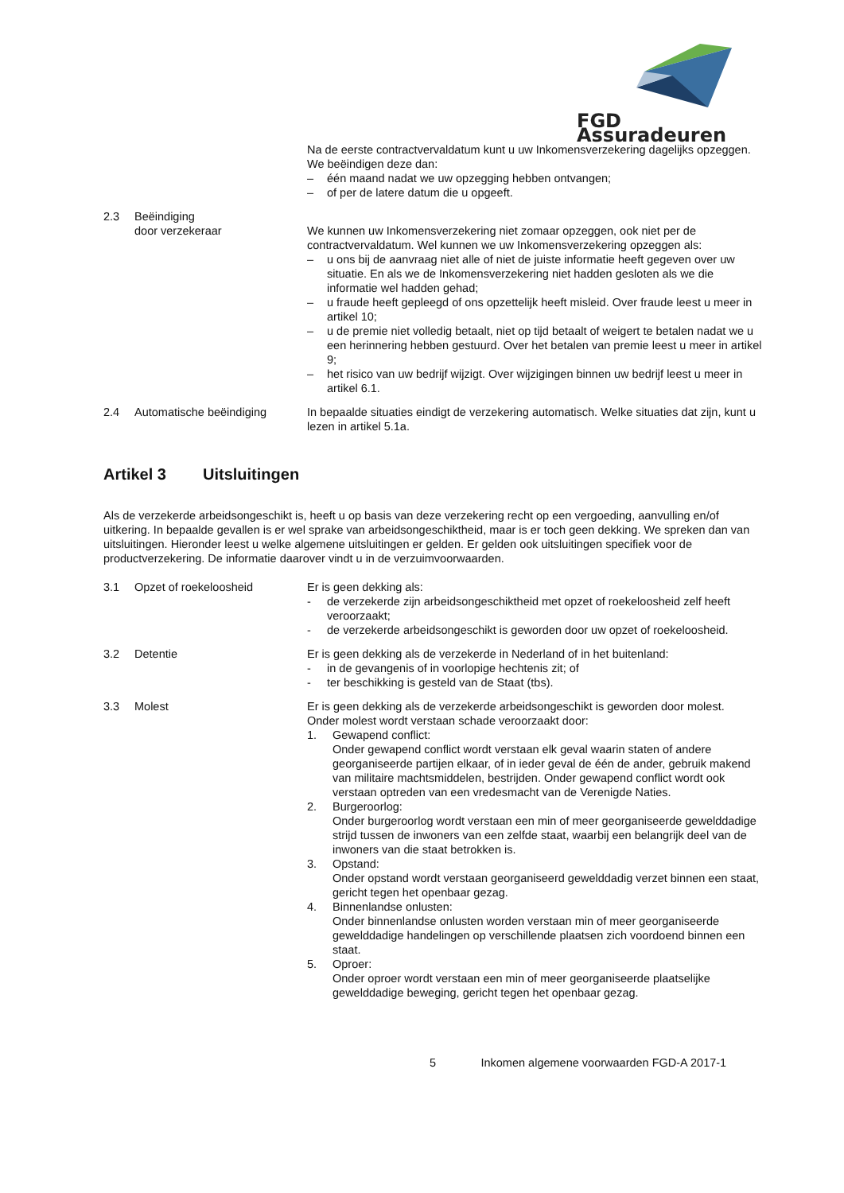FGD Assuradeuren
Na de eerste contractvervaldatum kunt u uw Inkomensverzekering dagelijks opzeggen.
We beëindigen deze dan:
– één maand nadat we uw opzegging hebben ontvangen;
– of per de latere datum die u opgeeft.
2.3 Beëindiging
door verzekeraar
We kunnen uw Inkomensverzekering niet zomaar opzeggen, ook niet per de contractvervaldatum. Wel kunnen we uw Inkomensverzekering opzeggen als:
– u ons bij de aanvraag niet alle of niet de juiste informatie heeft gegeven over uw situatie. En als we de Inkomensverzekering niet hadden gesloten als we die informatie wel hadden gehad;
– u fraude heeft gepleegd of ons opzettelijk heeft misleid. Over fraude leest u meer in artikel 10;
– u de premie niet volledig betaalt, niet op tijd betaalt of weigert te betalen nadat we u een herinnering hebben gestuurd. Over het betalen van premie leest u meer in artikel 9;
– het risico van uw bedrijf wijzigt. Over wijzigingen binnen uw bedrijf leest u meer in artikel 6.1.
2.4 Automatische beëindiging In bepaalde situaties eindigt de verzekering automatisch. Welke situaties dat zijn, kunt u lezen in artikel 5.1a.
Artikel 3 Uitsluitingen
Als de verzekerde arbeidsongeschikt is, heeft u op basis van deze verzekering recht op een vergoeding, aanvulling en/of uitkering. In bepaalde gevallen is er wel sprake van arbeidsongeschiktheid, maar is er toch geen dekking. We spreken dan van uitsluitingen. Hieronder leest u welke algemene uitsluitingen er gelden. Er gelden ook uitsluitingen specifiek voor de productverzekering. De informatie daarover vindt u in de verzuimvoorwaarden.
3.1 Opzet of roekeloosheid Er is geen dekking als:
- de verzekerde zijn arbeidsongeschiktheid met opzet of roekeloosheid zelf heeft veroorzaakt;
- de verzekerde arbeidsongeschikt is geworden door uw opzet of roekeloosheid.
3.2 Detentie Er is geen dekking als de verzekerde in Nederland of in het buitenland:
- in de gevangenis of in voorlopige hechtenis zit; of
- ter beschikking is gesteld van de Staat (tbs).
3.3 Molest Er is geen dekking als de verzekerde arbeidsongeschikt is geworden door molest.
Onder molest wordt verstaan schade veroorzaakt door:
1. Gewapend conflict:
Onder gewapend conflict wordt verstaan elk geval waarin staten of andere georganiseerde partijen elkaar, of in ieder geval de één de ander, gebruik makend van militaire machtsmiddelen, bestrijden. Onder gewapend conflict wordt ook verstaan optreden van een vredesmacht van de Verenigde Naties.
2. Burgeroorlog:
Onder burgeroorlog wordt verstaan een min of meer georganiseerde gewelddadige strijd tussen de inwoners van een zelfde staat, waarbij een belangrijk deel van de inwoners van die staat betrokken is.
3. Opstand:
Onder opstand wordt verstaan georganiseerd gewelddadig verzet binnen een staat, gericht tegen het openbaar gezag.
4. Binnenlandse onlusten:
Onder binnenlandse onlusten worden verstaan min of meer georganiseerde gewelddadige handelingen op verschillende plaatsen zich voordoend binnen een staat.
5. Oproer:
Onder oproer wordt verstaan een min of meer georganiseerde plaatselijke gewelddadige beweging, gericht tegen het openbaar gezag.
5 Inkomen algemene voorwaarden FGD-A 2017-1